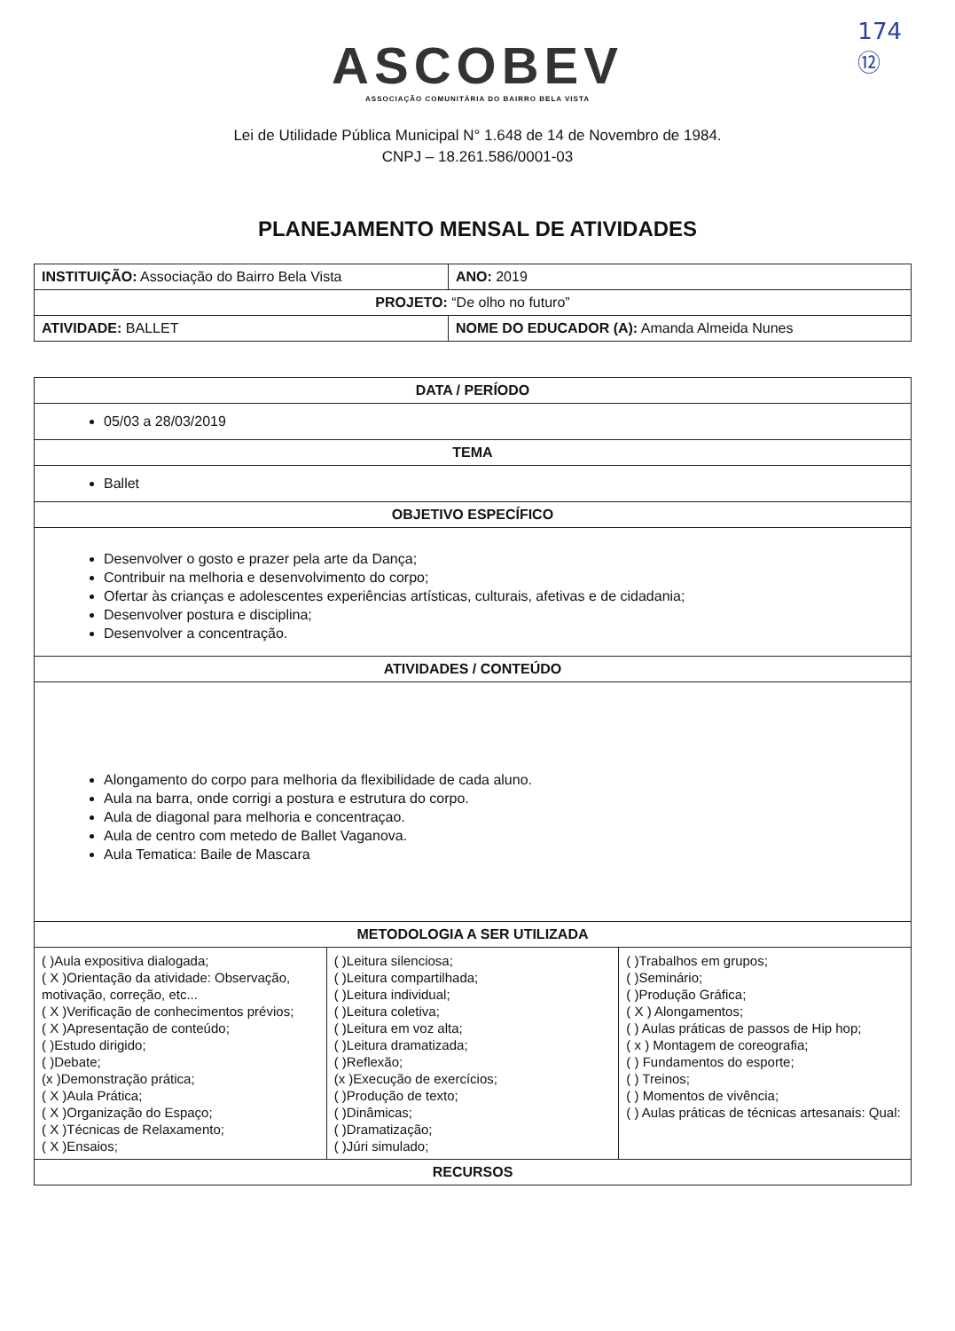174
⑫
ASCOBEV
ASSOCIAÇÃO COMUNITÁRIA DO BAIRRO BELA VISTA
Lei de Utilidade Pública Municipal N° 1.648 de 14 de Novembro de 1984.
CNPJ – 18.261.586/0001-03
PLANEJAMENTO MENSAL DE ATIVIDADES
| INSTITUIÇÃO: Associação do Bairro Bela Vista | | ANO: 2019 |
| PROJETO: “De olho no futuro” | | |
| ATIVIDADE: BALLET | NOME DO EDUCADOR (A): Amanda Almeida Nunes | |
| DATA / PERÍODO | | |
| --- | --- | --- |
| 05/03 a 28/03/2019 | | |
| TEMA | | |
| Ballet | | |
| OBJETIVO ESPECÍFICO | | |
| Desenvolver o gosto e prazer pela arte da Dança; Contribuir na melhoria e desenvolvimento do corpo; Ofertar às crianças e adolescentes experiências artísticas, culturais, afetivas e de cidadania; Desenvolver postura e disciplina; Desenvolver a concentração. | | |
| ATIVIDADES / CONTEÚDO | | |
| Alongamento do corpo para melhoria da flexibilidade de cada aluno. Aula na barra, onde corrigi a postura e estrutura do corpo. Aula de diagonal para melhoria e concentraçao. Aula de centro com metedo de Ballet Vaganova. Aula Tematica: Baile de Mascara | | |
| METODOLOGIA A SER UTILIZADA | | |
| ( )Aula expositiva dialogada; ( X )Orientação da atividade: Observação, motivação, correção, etc... ( X )Verificação de conhecimentos prévios; ( X )Apresentação de conteúdo; ( )Estudo dirigido; ( )Debate; (x )Demonstração prática; ( X )Aula Prática; ( X )Organização do Espaço; ( X )Técnicas de Relaxamento; ( X )Ensaios; | ( )Leitura silenciosa; ( )Leitura compartilhada; ( )Leitura individual; ( )Leitura coletiva; ( )Leitura em voz alta; ( )Leitura dramatizada; ( )Reflexão; (x )Execução de exercícios; ( )Produção de texto; ( )Dinâmicas; ( )Dramatização; ( )Júri simulado; | ( )Trabalhos em grupos; ( )Seminário; ( )Produção Gráfica; ( X ) Alongamentos; ( ) Aulas práticas de passos de Hip hop; ( x ) Montagem de coreografia; ( ) Fundamentos do esporte; ( ) Treinos; ( ) Momentos de vivência; ( ) Aulas práticas de técnicas artesanais: Qual: |
| RECURSOS | | |